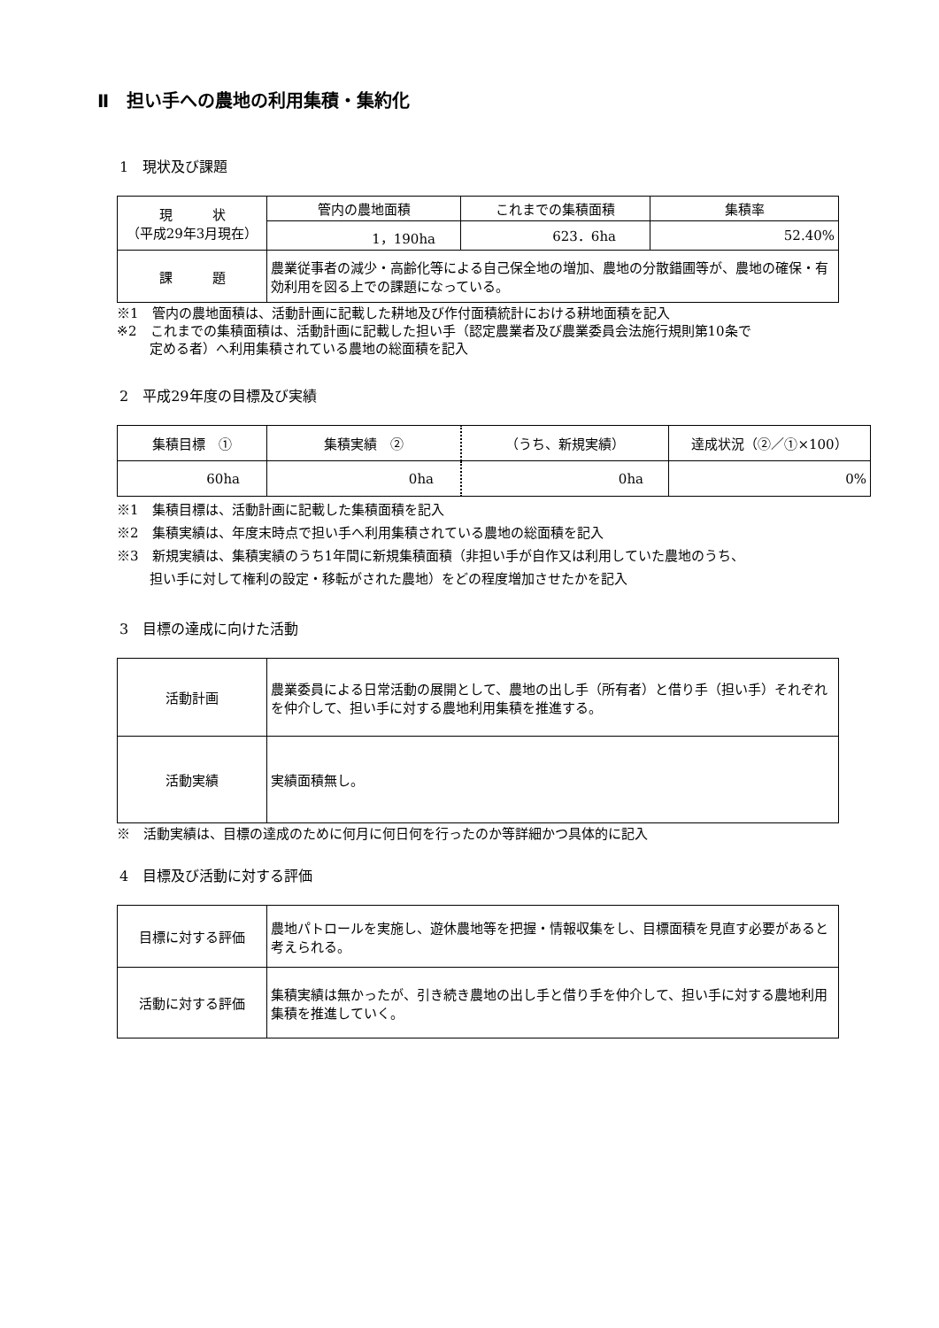Ⅱ　担い手への農地の利用集積・集約化
1　現状及び課題
| 現 状 （平成29年3月現在） | 管内の農地面積 | これまでの集積面積 | 集積率 |
| | 1，190ha | 623．6ha | 52.40% |
| 課 題 | 農業従事者の減少・高齢化等による自己保全地の増加、農地の分散錯圃等が、農地の確保・有効利用を図る上での課題になっている。 | | |
※1　管内の農地面積は、活動計画に記載した耕地及び作付面積統計における耕地面積を記入
※2　これまでの集積面積は、活動計画に記載した担い手（認定農業者及び農業委員会法施行規則第10条で
定める者）へ利用集積されている農地の総面積を記入
2　平成29年度の目標及び実績
| 集積目標 ① | 集積実績 ② | （うち、新規実績） | 達成状況（②／①×100） |
| 60ha | 0ha | 0ha | 0% |
※1　集積目標は、活動計画に記載した集積面積を記入
※2　集積実績は、年度末時点で担い手へ利用集積されている農地の総面積を記入
※3　新規実績は、集積実績のうち1年間に新規集積面積（非担い手が自作又は利用していた農地のうち、
担い手に対して権利の設定・移転がされた農地）をどの程度増加させたかを記入
3　目標の達成に向けた活動
| 活動計画 | 農業委員による日常活動の展開として、農地の出し手（所有者）と借り手（担い手）それぞれを仲介して、担い手に対する農地利用集積を推進する。 |
| 活動実績 | 実績面積無し。 |
※　活動実績は、目標の達成のために何月に何日何を行ったのか等詳細かつ具体的に記入
4　目標及び活動に対する評価
| 目標に対する評価 | 農地パトロールを実施し、遊休農地等を把握・情報収集をし、目標面積を見直す必要があると考えられる。 |
| 活動に対する評価 | 集積実績は無かったが、引き続き農地の出し手と借り手を仲介して、担い手に対する農地利用集積を推進していく。 |